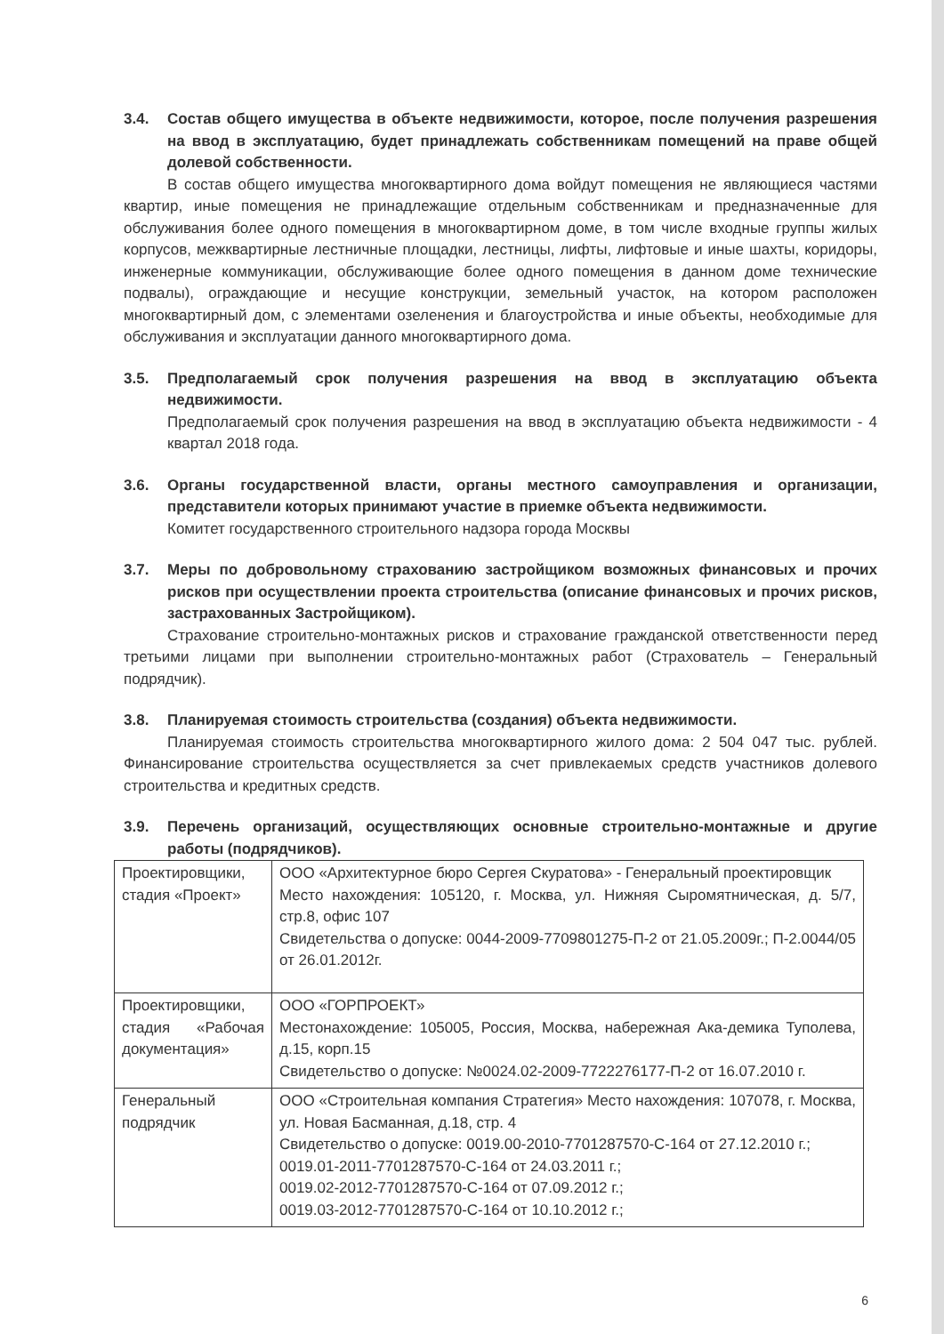3.4. Состав общего имущества в объекте недвижимости, которое, после получения разрешения на ввод в эксплуатацию, будет принадлежать собственникам помещений на праве общей долевой собственности.
В состав общего имущества многоквартирного дома войдут помещения не являющиеся частями квартир, иные помещения не принадлежащие отдельным собственникам и предназначенные для обслуживания более одного помещения в многоквартирном доме, в том числе входные группы жилых корпусов, межквартирные лестничные площадки, лестницы, лифты, лифтовые и иные шахты, коридоры, инженерные коммуникации, обслуживающие более одного помещения в данном доме технические подвалы), ограждающие и несущие конструкции, земельный участок, на котором расположен многоквартирный дом, с элементами озеленения и благоустройства и иные объекты, необходимые для обслуживания и эксплуатации данного многоквартирного дома.
3.5. Предполагаемый срок получения разрешения на ввод в эксплуатацию объекта недвижимости.
Предполагаемый срок получения разрешения на ввод в эксплуатацию объекта недвижимости - 4 квартал 2018 года.
3.6. Органы государственной власти, органы местного самоуправления и организации, представители которых принимают участие в приемке объекта недвижимости.
Комитет государственного строительного надзора города Москвы
3.7. Меры по добровольному страхованию застройщиком возможных финансовых и прочих рисков при осуществлении проекта строительства (описание финансовых и прочих рисков, застрахованных Застройщиком).
Страхование строительно-монтажных рисков и страхование гражданской ответственности перед третьими лицами при выполнении строительно-монтажных работ (Страхователь – Генеральный подрядчик).
3.8. Планируемая стоимость строительства (создания) объекта недвижимости.
Планируемая стоимость строительства многоквартирного жилого дома: 2 504 047 тыс. рублей. Финансирование строительства осуществляется за счет привлекаемых средств участников долевого строительства и кредитных средств.
3.9. Перечень организаций, осуществляющих основные строительно-монтажные и другие работы (подрядчиков).
| Проектировщики, стадия «Проект» | ООО «Архитектурное бюро Сергея Скуратова» - Генеральный проектировщик Место нахождения: 105120, г. Москва, ул. Нижняя Сыромятническая, д. 5/7, стр.8, офис 107 Свидетельства о допуске: 0044-2009-7709801275-П-2 от 21.05.2009г.; П-2.0044/05 от 26.01.2012г. |
| Проектировщики, стадия «Рабочая документация» | ООО «ГОРПРОЕКТ» Местонахождение: 105005, Россия, Москва, набережная Ака-демика Туполева, д.15, корп.15 Свидетельство о допуске: №0024.02-2009-7722276177-П-2 от 16.07.2010 г. |
| Генеральный подрядчик | ООО «Строительная компания Стратегия» Место нахождения: 107078, г. Москва, ул. Новая Басманная, д.18, стр. 4 Свидетельство о допуске: 0019.00-2010-7701287570-С-164 от 27.12.2010 г.; 0019.01-2011-7701287570-С-164 от 24.03.2011 г.; 0019.02-2012-7701287570-С-164 от 07.09.2012 г.; 0019.03-2012-7701287570-С-164 от 10.10.2012 г.; |
6